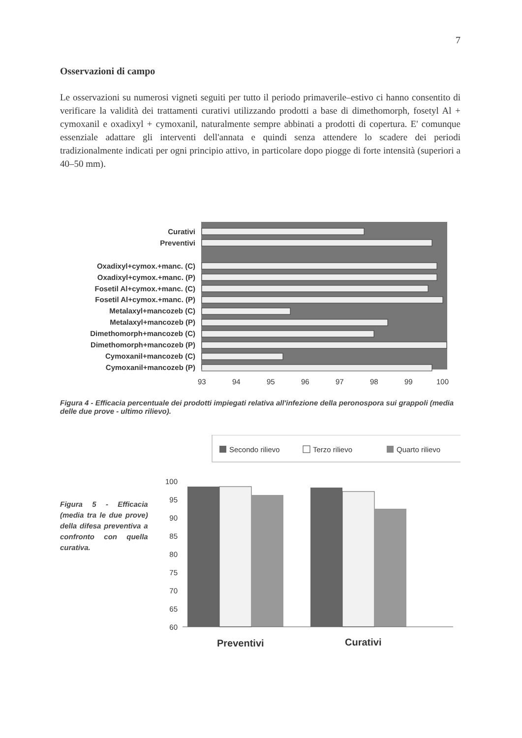7
Osservazioni di campo
Le osservazioni su numerosi vigneti seguiti per tutto il periodo primaverile–estivo ci hanno consentito di verificare la validità dei trattamenti curativi utilizzando prodotti a base di dimethomorph, fosetyl Al + cymoxanil e oxadixyl + cymoxanil, naturalmente sempre abbinati a prodotti di copertura. E' comunque essenziale adattare gli interventi dell'annata e quindi senza attendere lo scadere dei periodi tradizionalmente indicati per ogni principio attivo, in particolare dopo piogge di forte intensità (superiori a 40–50 mm).
Curativi
Preventivi
Oxadixyl+cymox.+manc. (C)
Oxadixyl+cymox.+manc. (P)
Fosetil Al+cymox.+manc. (C)
Fosetil Al+cymox.+manc. (P)
Metalaxyl+mancozeb (C)
Metalaxyl+mancozeb (P)
Dimethomorph+mancozeb (C)
Dimethomorph+mancozeb (P)
Cymoxanil+mancozeb (C)
Cymoxanil+mancozeb (P)
93
94
95
96
97
98
99
100
Figura 4 - Efficacia percentuale dei prodotti impiegati relativa all'infezione della peronospora sui grappoli (media delle due prove - ultimo rilievo).
Figura 5 - Efficacia (media tra le due prove) della difesa preventiva a confronto con quella curativa.
Secondo rilievo
Terzo rilievo
Quarto rilievo
100
95
90
85
80
75
70
65
60
Preventivi
Curativi